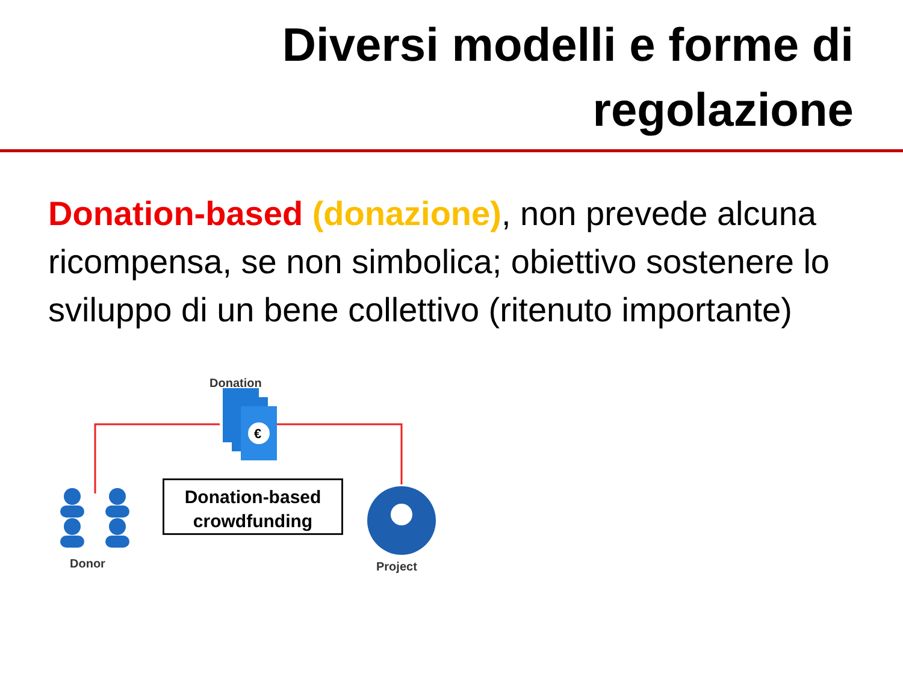Diversi modelli e forme di
regolazione
Donation-based (donazione), non prevede alcuna ricompensa, se non simbolica; obiettivo sostenere lo sviluppo di un bene collettivo (ritenuto importante)
€
Donation
Donation-based
crowdfunding
Donor Project